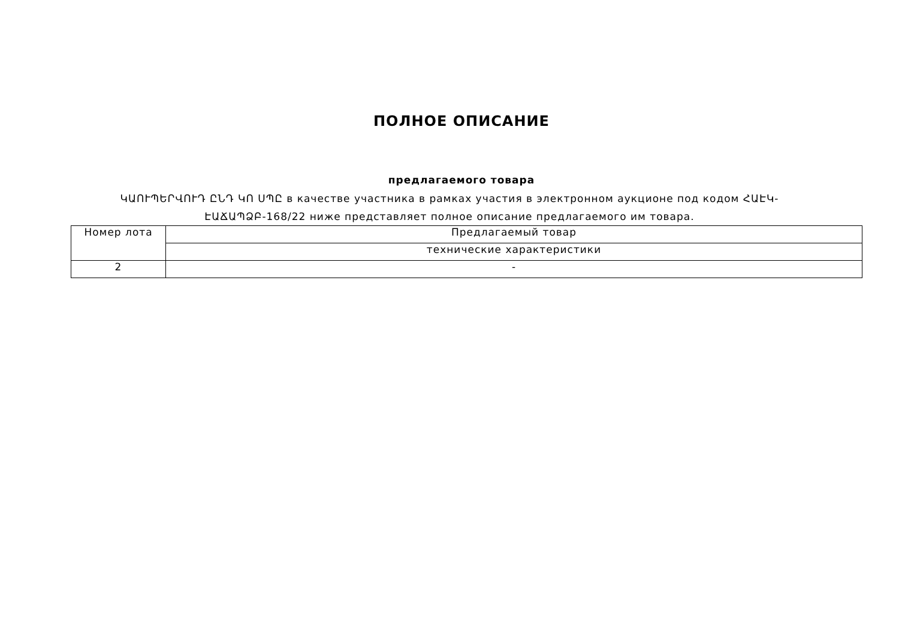ПОЛНОЕ ОПИСАНИЕ
предлагаемого товара
ԿԱՈՒՊԵՐՎՈՒԴ ԸՆԴ ԿՈ ՍՊԸ в качестве участника в рамках участия в электронном аукционе под кодом ՀԱԷԿ-ԷԱՃԱՊՁԲ-168/22 ниже представляет полное описание предлагаемого им товара.
| Номер лота | Предлагаемый товар |
| | технические характеристики |
| 2 | - |